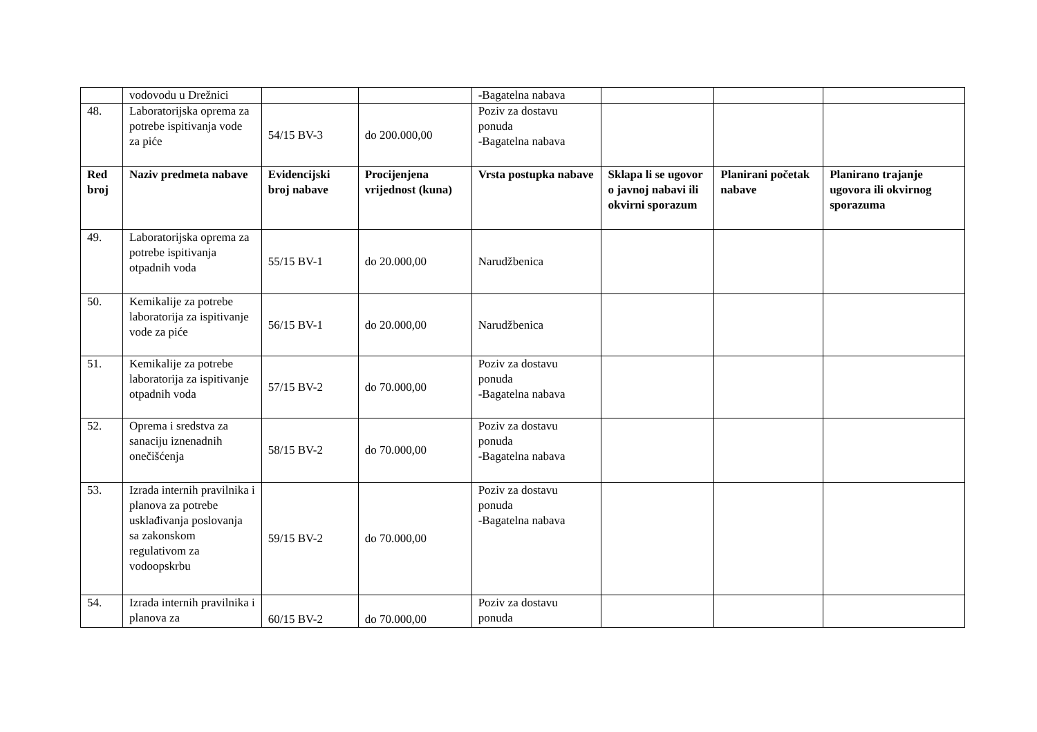| | vodovodu u Drežnici | | | -Bagatelna nabava | | | |
| 48. | Laboratorijska oprema za potrebe ispitivanja vode za piće | 54/15 BV-3 | do 200.000,00 | Poziv za dostavu ponuda -Bagatelna nabava | | | |
| Red broj | Naziv predmeta nabave | Evidencijski broj nabave | Procijenjena vrijednost (kuna) | Vrsta postupka nabave | Sklapa li se ugovor o javnoj nabavi ili okvirni sporazum | Planirani početak nabave | Planirano trajanje ugovora ili okvirnog sporazuma |
| 49. | Laboratorijska oprema za potrebe ispitivanja otpadnih voda | 55/15 BV-1 | do 20.000,00 | Narudžbenica | | | |
| 50. | Kemikalije za potrebe laboratorija za ispitivanje vode za piće | 56/15 BV-1 | do 20.000,00 | Narudžbenica | | | |
| 51. | Kemikalije za potrebe laboratorija za ispitivanje otpadnih voda | 57/15 BV-2 | do 70.000,00 | Poziv za dostavu ponuda -Bagatelna nabava | | | |
| 52. | Oprema i sredstva za sanaciju iznenadnih onečišćenja | 58/15 BV-2 | do 70.000,00 | Poziv za dostavu ponuda -Bagatelna nabava | | | |
| 53. | Izrada internih pravilnika i planova za potrebe usklađivanja poslovanja sa zakonskom regulativom za vodoopskrbu | 59/15 BV-2 | do 70.000,00 | Poziv za dostavu ponuda -Bagatelna nabava | | | |
| 54. | Izrada internih pravilnika i planova za | 60/15 BV-2 | do 70.000,00 | Poziv za dostavu ponuda | | | |